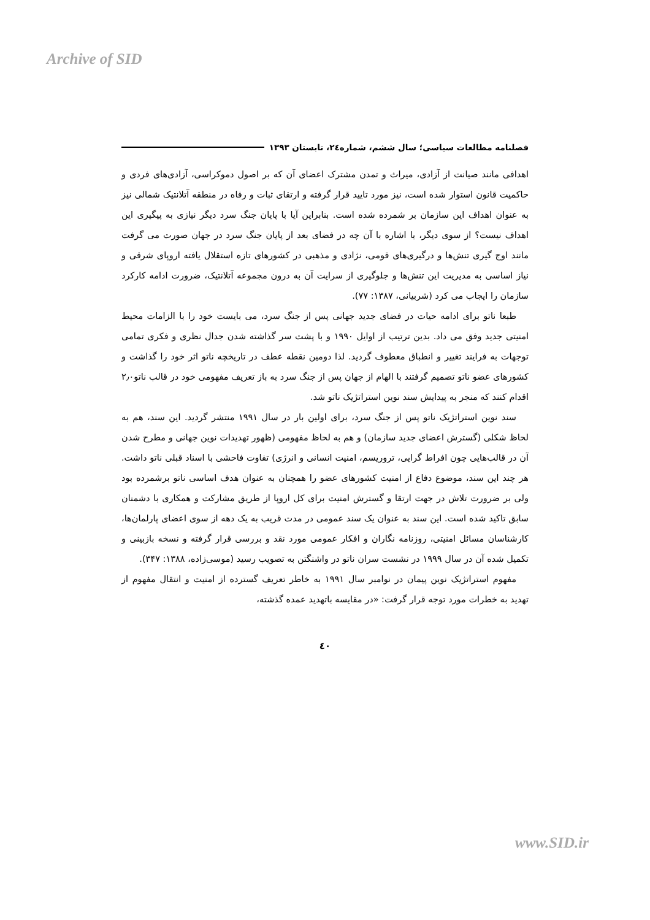Archive of SID
فصلنامه مطالعات سیاسی؛ سال ششم، شماره۲٤، تابستان ۱۳۹۳
اهدافی مانند صیانت از آزادی، میراث و تمدن مشترک اعضای آن که بر اصول دموکراسی، آزادی‌های فردی و حاکمیت قانون استوار شده است، نیز مورد تایید قرار گرفته و ارتقای ثبات و رفاه در منطقه آتلانتیک شمالی نیز به عنوان اهداف این سازمان بر شمرده شده است. بنابراین آیا با پایان جنگ سرد دیگر نیازی به پیگیری این اهداف نیست؟ از سوی دیگر، با اشاره با آن چه در فضای بعد از پایان جنگ سرد در جهان صورت می گرفت مانند اوج گیری تنش‌ها و درگیری‌های قومی، نژادی و مذهبی در کشورهای تازه استقلال یافته اروپای شرقی و نیاز اساسی به مدیریت این تنش‌ها و جلوگیری از سرایت آن به درون مجموعه آتلانتیک، ضرورت ادامه کارکرد سازمان را ایجاب می کرد (شربیانی، ۱۳۸۷: ۷۷).
طبعا ناتو برای ادامه حیات در فضای جدید جهانی پس از جنگ سرد، می بایست خود را با الزامات محیط امنیتی جدید وفق می داد. بدین ترتیب از اوایل ۱۹۹۰ و با پشت سر گذاشته شدن جدال نظری و فکری تمامی توجهات به فرایند تغییر و انطباق معطوف گردید. لذا دومین نقطه عطف در تاریخچه ناتو اثر خود را گذاشت و کشورهای عضو ناتو تصمیم گرفتند با الهام از جهان پس از جنگ سرد به باز تعریف مفهومی خود در قالب ناتو۲٫۰ اقدام کنند که منجر به پیدایش سند نوین استراتژیک ناتو شد.
سند نوین استراتژیک ناتو پس از جنگ سرد، برای اولین بار در سال ۱۹۹۱ منتشر گردید. این سند، هم به لحاظ شکلی (گسترش اعضای جدید سازمان) و هم به لحاظ مفهومی (ظهور تهدیدات نوین جهانی و مطرح شدن آن در قالب‌هایی چون افراط گرایی، تروریسم، امنیت انسانی و انرژی) تفاوت فاحشی با اسناد قبلی ناتو داشت. هر چند این سند، موضوع دفاع از امنیت کشورهای عضو را همچنان به عنوان هدف اساسی ناتو برشمرده بود ولی بر ضرورت تلاش در جهت ارتقا و گسترش امنیت برای کل اروپا از طریق مشارکت و همکاری با دشمنان سابق تاکید شده است. این سند به عنوان یک سند عمومی در مدت قریب به یک دهه از سوی اعضای پارلمان‌ها، کارشناسان مسائل امنیتی، روزنامه نگاران و افکار عمومی مورد نقد و بررسی قرار گرفته و نسخه بازبینی و تکمیل شده آن در سال ۱۹۹۹ در نشست سران ناتو در واشنگتن به تصویب رسید (موسی‌زاده، ۱۳۸۸: ۳۴۷).
مفهوم استراتژیک نوین پیمان در نوامبر سال ۱۹۹۱ به خاطر تعریف گسترده از امنیت و انتقال مفهوم از تهدید به خطرات مورد توجه قرار گرفت: «در مقایسه باتهدید عمده گذشته،
٤٠
www.SID.ir